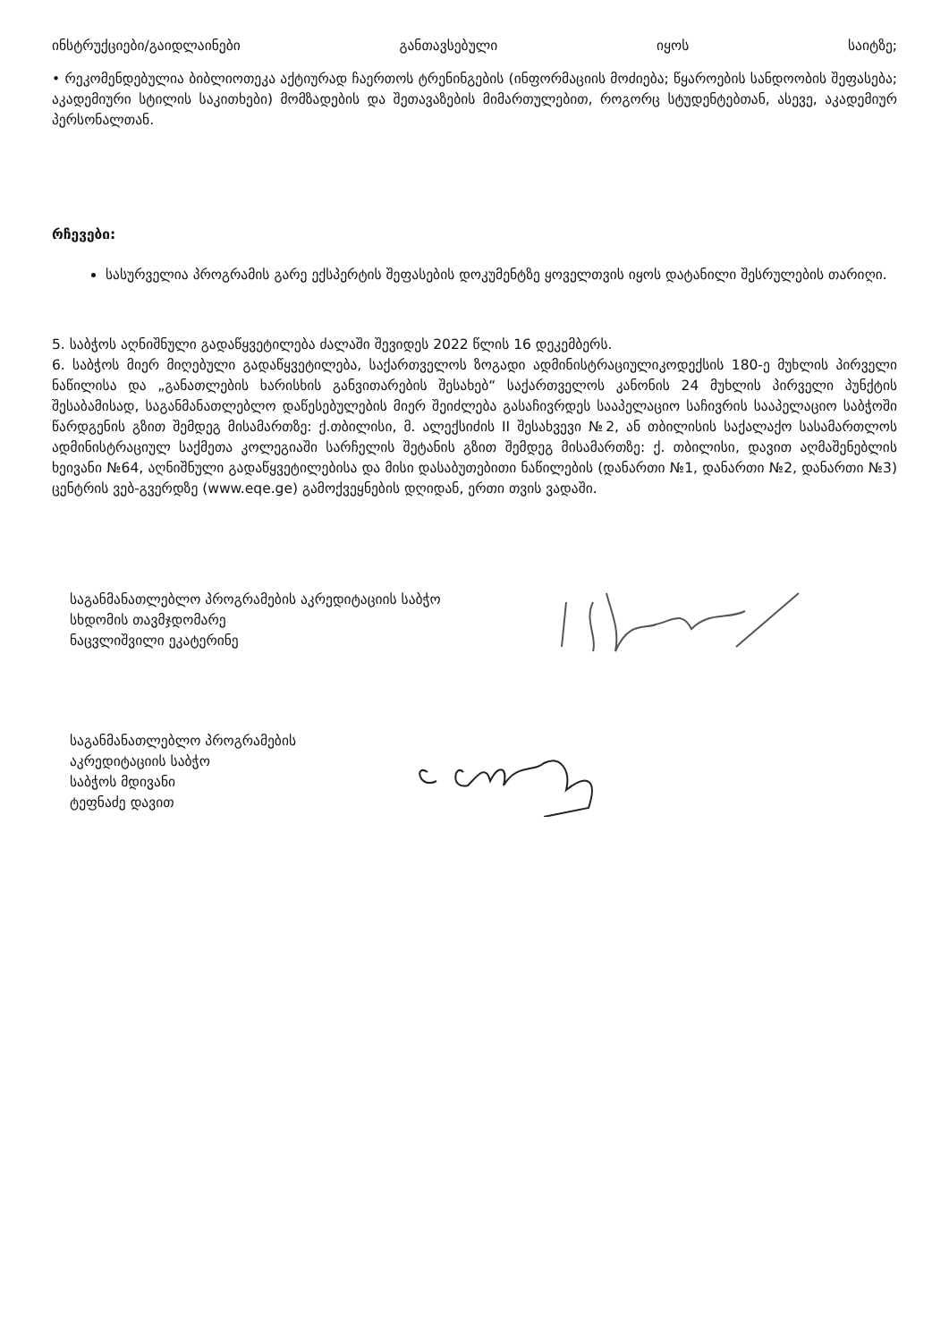ინსტრუქციები/გაიდლაინები განთავსებული იყოს საიტზე;
• რეკომენდებულია ბიბლიოთეკა აქტიურად ჩაერთოს ტრენინგების (ინფორმაციის მოძიება; წყაროების სანდოობის შეფასება; აკადემიური სტილის საკითხები) მომზადების და შეთავაზების მიმართულებით, როგორც სტუდენტებთან, ასევე, აკადემიურ პერსონალთან.
რჩევები:
სასურველია პროგრამის გარე ექსპერტის შეფასების დოკუმენტზე ყოველთვის იყოს დატანილი შესრულების თარიღი.
5. საბჭოს აღნიშნული გადაწყვეტილება ძალაში შევიდეს 2022 წლის 16 დეკემბერს.
6. საბჭოს მიერ მიღებული გადაწყვეტილება, საქართველოს ზოგადი ადმინისტრაციულიკოდექსის 180-ე მუხლის პირველი ნაწილისა და „განათლების ხარისხის განვითარების შესახებ“ საქართველოს კანონის 24 მუხლის პირველი პუნქტის შესაბამისად, საგანმანათლებლო დაწესებულების მიერ შეიძლება გასაჩივრდეს სააპელაციო საჩივრის სააპელაციო საბჭოში წარდგენის გზით შემდეგ მისამართზე: ქ.თბილისი, მ. ალექსიძის II შესახვევი №2, ან თბილისის საქალაქო სასამართლოს ადმინისტრაციულ საქმეთა კოლეგიაში სარჩელის შეტანის გზით შემდეგ მისამართზე: ქ. თბილისი, დავით აღმაშენებლის ხეივანი №64, აღნიშნული გადაწყვეტილებისა და მისი დასაბუთებითი ნაწილების (დანართი №1, დანართი №2, დანართი №3) ცენტრის ვებ-გვერდზე (www.eqe.ge) გამოქვეყნების დღიდან, ერთი თვის ვადაში.
საგანმანათლებლო პროგრამების აკრედიტაციის საბჭო
სხდომის თავმჯდომარე
ნაცვლიშვილი ეკატერინე
საგანმანათლებლო პროგრამების
აკრედიტაციის საბჭო
საბჭოს მდივანი
ტეფნაძე დავით